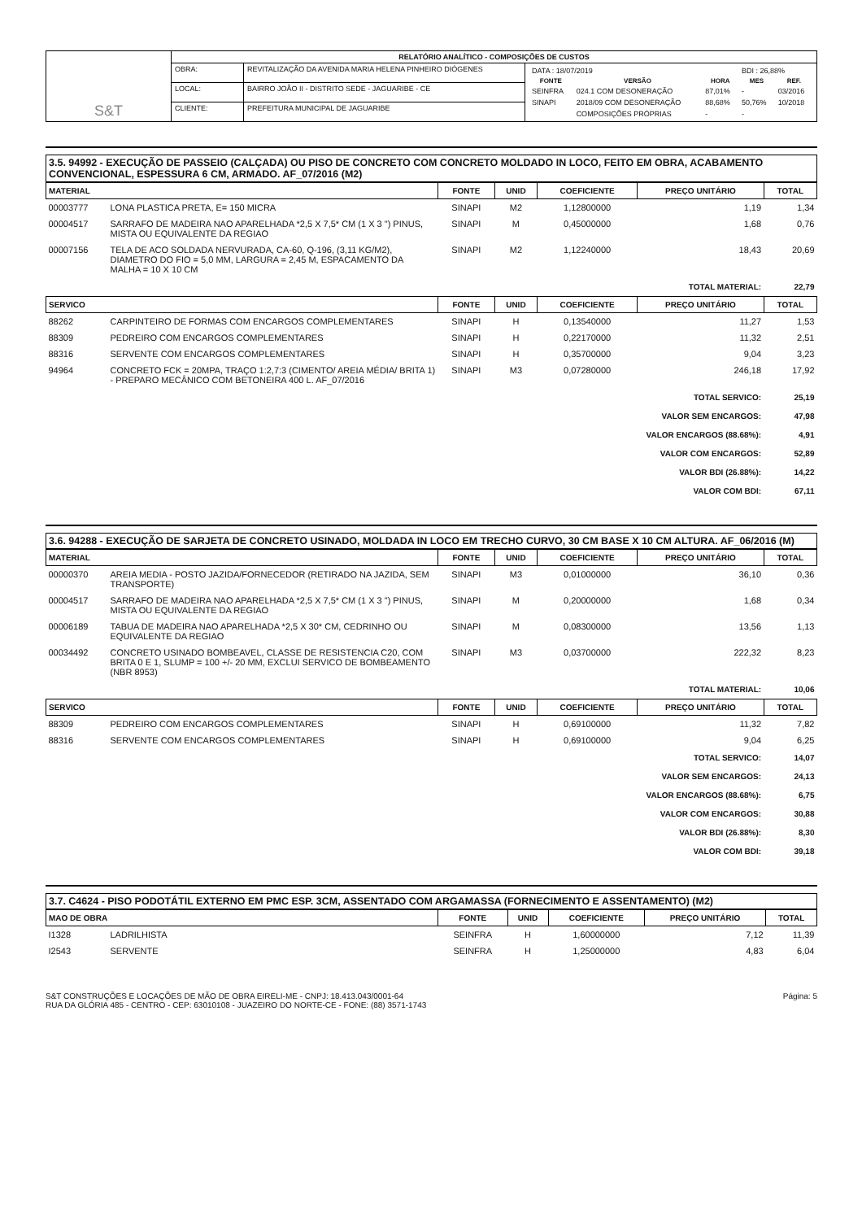| S&T | RELATÓRIO ANALÍTICO - COMPOSIÇÕES DE CUSTOS | | |
| | OBRA: | REVITALIZAÇÃO DA AVENIDA MARIA HELENA PINHEIRO DIÓGENES | / DATA : 18/07/2019 / / / BDI : 26,88% / / / FONTE / VERSÃO / HORA / MES / REF. / / SEINFRA / 024.1 COM DESONERAÇÃO / 87,01% / - / 03/2016 / / SINAPI / 2018/09 COM DESONERAÇÃO / 88,68% / 50,76% / 10/2018 / / / COMPOSIÇÕES PRÓPRIAS / - / - / / |
| | LOCAL: | BAIRRO JOÃO II - DISTRITO SEDE - JAGUARIBE - CE | |
| | CLIENTE: | PREFEITURA MUNICIPAL DE JAGUARIBE | |
3.5. 94992 - EXECUÇÃO DE PASSEIO (CALÇADA) OU PISO DE CONCRETO COM CONCRETO MOLDADO IN LOCO, FEITO EM OBRA, ACABAMENTO CONVENCIONAL, ESPESSURA 6 CM, ARMADO. AF_07/2016 (M2)
| MATERIAL | | FONTE | UNID | COEFICIENTE | PREÇO UNITÁRIO | TOTAL |
| --- | --- | --- | --- | --- | --- | --- |
| 00003777 | LONA PLASTICA PRETA, E= 150 MICRA | SINAPI | M2 | 1,12800000 | 1,19 | 1,34 |
| 00004517 | SARRAFO DE MADEIRA NAO APARELHADA *2,5 X 7,5* CM (1 X 3 ") PINUS, MISTA OU EQUIVALENTE DA REGIAO | SINAPI | M | 0,45000000 | 1,68 | 0,76 |
| 00007156 | TELA DE ACO SOLDADA NERVURADA, CA-60, Q-196, (3,11 KG/M2), DIAMETRO DO FIO = 5,0 MM, LARGURA = 2,45 M, ESPACAMENTO DA MALHA = 10 X 10 CM | SINAPI | M2 | 1,12240000 | 18,43 | 20,69 |
| TOTAL MATERIAL: | | | | | | 22,79 |
| SERVICO | | FONTE | UNID | COEFICIENTE | PREÇO UNITÁRIO | TOTAL |
| 88262 | CARPINTEIRO DE FORMAS COM ENCARGOS COMPLEMENTARES | SINAPI | H | 0,13540000 | 11,27 | 1,53 |
| 88309 | PEDREIRO COM ENCARGOS COMPLEMENTARES | SINAPI | H | 0,22170000 | 11,32 | 2,51 |
| 88316 | SERVENTE COM ENCARGOS COMPLEMENTARES | SINAPI | H | 0,35700000 | 9,04 | 3,23 |
| 94964 | CONCRETO FCK = 20MPA, TRAÇO 1:2,7:3 (CIMENTO/ AREIA MÉDIA/ BRITA 1) - PREPARO MECÂNICO COM BETONEIRA 400 L. AF_07/2016 | SINAPI | M3 | 0,07280000 | 246,18 | 17,92 |
| TOTAL SERVICO: | | | | | | 25,19 |
| VALOR SEM ENCARGOS: | | | | | | 47,98 |
| VALOR ENCARGOS (88.68%): | | | | | | 4,91 |
| VALOR COM ENCARGOS: | | | | | | 52,89 |
| VALOR BDI (26.88%): | | | | | | 14,22 |
| VALOR COM BDI: | | | | | | 67,11 |
3.6. 94288 - EXECUÇÃO DE SARJETA DE CONCRETO USINADO, MOLDADA IN LOCO EM TRECHO CURVO, 30 CM BASE X 10 CM ALTURA. AF_06/2016 (M)
| MATERIAL | | FONTE | UNID | COEFICIENTE | PREÇO UNITÁRIO | TOTAL |
| --- | --- | --- | --- | --- | --- | --- |
| 00000370 | AREIA MEDIA - POSTO JAZIDA/FORNECEDOR (RETIRADO NA JAZIDA, SEM TRANSPORTE) | SINAPI | M3 | 0,01000000 | 36,10 | 0,36 |
| 00004517 | SARRAFO DE MADEIRA NAO APARELHADA *2,5 X 7,5* CM (1 X 3 ") PINUS, MISTA OU EQUIVALENTE DA REGIAO | SINAPI | M | 0,20000000 | 1,68 | 0,34 |
| 00006189 | TABUA DE MADEIRA NAO APARELHADA *2,5 X 30* CM, CEDRINHO OU EQUIVALENTE DA REGIAO | SINAPI | M | 0,08300000 | 13,56 | 1,13 |
| 00034492 | CONCRETO USINADO BOMBEAVEL, CLASSE DE RESISTENCIA C20, COM BRITA 0 E 1, SLUMP = 100 +/- 20 MM, EXCLUI SERVICO DE BOMBEAMENTO (NBR 8953) | SINAPI | M3 | 0,03700000 | 222,32 | 8,23 |
| TOTAL MATERIAL: | | | | | | 10,06 |
| SERVICO | | FONTE | UNID | COEFICIENTE | PREÇO UNITÁRIO | TOTAL |
| 88309 | PEDREIRO COM ENCARGOS COMPLEMENTARES | SINAPI | H | 0,69100000 | 11,32 | 7,82 |
| 88316 | SERVENTE COM ENCARGOS COMPLEMENTARES | SINAPI | H | 0,69100000 | 9,04 | 6,25 |
| TOTAL SERVICO: | | | | | | 14,07 |
| VALOR SEM ENCARGOS: | | | | | | 24,13 |
| VALOR ENCARGOS (88.68%): | | | | | | 6,75 |
| VALOR COM ENCARGOS: | | | | | | 30,88 |
| VALOR BDI (26.88%): | | | | | | 8,30 |
| VALOR COM BDI: | | | | | | 39,18 |
3.7. C4624 - PISO PODOTÁTIL EXTERNO EM PMC ESP. 3CM, ASSENTADO COM ARGAMASSA (FORNECIMENTO E ASSENTAMENTO) (M2)
| MAO DE OBRA | | FONTE | UNID | COEFICIENTE | PREÇO UNITÁRIO | TOTAL |
| --- | --- | --- | --- | --- | --- | --- |
| I1328 | LADRILHISTA | SEINFRA | H | 1,60000000 | 7,12 | 11,39 |
| I2543 | SERVENTE | SEINFRA | H | 1,25000000 | 4,83 | 6,04 |
S&T CONSTRUÇÕES E LOCAÇÕES DE MÃO DE OBRA EIRELI-ME - CNPJ: 18.413.043/0001-64
RUA DA GLÓRIA 485 - CENTRO - CEP: 63010108 - JUAZEIRO DO NORTE-CE - FONE: (88) 3571-1743
Página: 5